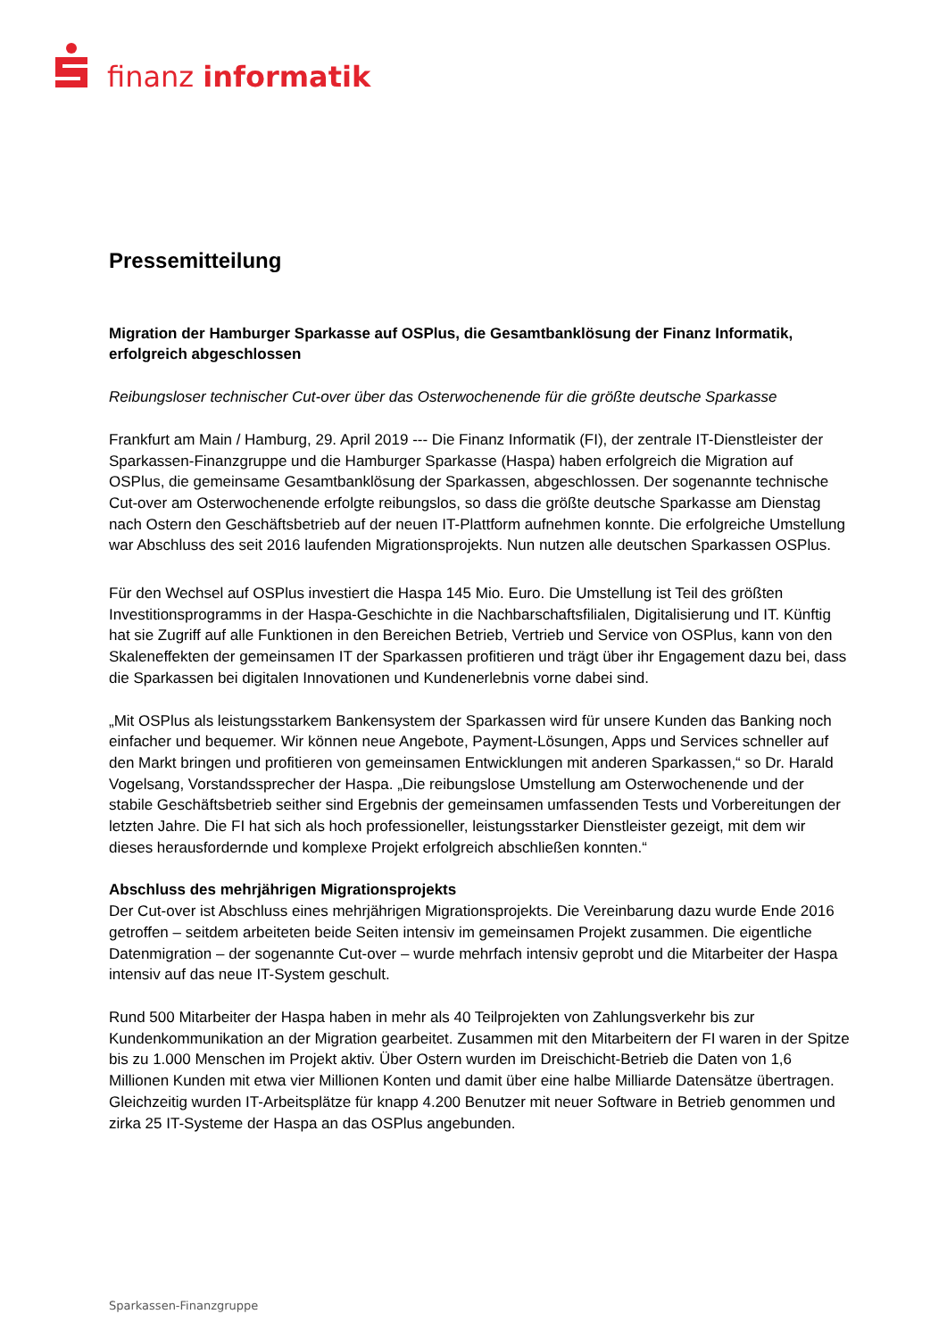finanz informatik
Pressemitteilung
Migration der Hamburger Sparkasse auf OSPlus, die Gesamtbanklösung der Finanz Informatik, erfolgreich abgeschlossen
Reibungsloser technischer Cut-over über das Osterwochenende für die größte deutsche Sparkasse
Frankfurt am Main / Hamburg, 29. April 2019 --- Die Finanz Informatik (FI), der zentrale IT-Dienstleister der Sparkassen-Finanzgruppe und die Hamburger Sparkasse (Haspa) haben erfolgreich die Migration auf OSPlus, die gemeinsame Gesamtbanklösung der Sparkassen, abgeschlossen. Der sogenannte technische Cut-over am Osterwochenende erfolgte reibungslos, so dass die größte deutsche Sparkasse am Dienstag nach Ostern den Geschäftsbetrieb auf der neuen IT-Plattform aufnehmen konnte. Die erfolgreiche Umstellung war Abschluss des seit 2016 laufenden Migrationsprojekts. Nun nutzen alle deutschen Sparkassen OSPlus.
Für den Wechsel auf OSPlus investiert die Haspa 145 Mio. Euro. Die Umstellung ist Teil des größten Investitionsprogramms in der Haspa-Geschichte in die Nachbarschaftsfilialen, Digitalisierung und IT. Künftig hat sie Zugriff auf alle Funktionen in den Bereichen Betrieb, Vertrieb und Service von OSPlus, kann von den Skaleneffekten der gemeinsamen IT der Sparkassen profitieren und trägt über ihr Engagement dazu bei, dass die Sparkassen bei digitalen Innovationen und Kundenerlebnis vorne dabei sind.
„Mit OSPlus als leistungsstarkem Bankensystem der Sparkassen wird für unsere Kunden das Banking noch einfacher und bequemer. Wir können neue Angebote, Payment-Lösungen, Apps und Services schneller auf den Markt bringen und profitieren von gemeinsamen Entwicklungen mit anderen Sparkassen,“ so Dr. Harald Vogelsang, Vorstandssprecher der Haspa. „Die reibungslose Umstellung am Osterwochenende und der stabile Geschäftsbetrieb seither sind Ergebnis der gemeinsamen umfassenden Tests und Vorbereitungen der letzten Jahre. Die FI hat sich als hoch professioneller, leistungsstarker Dienstleister gezeigt, mit dem wir dieses herausfordernde und komplexe Projekt erfolgreich abschließen konnten.“
Abschluss des mehrjährigen Migrationsprojekts
Der Cut-over ist Abschluss eines mehrjährigen Migrationsprojekts. Die Vereinbarung dazu wurde Ende 2016 getroffen – seitdem arbeiteten beide Seiten intensiv im gemeinsamen Projekt zusammen. Die eigentliche Datenmigration – der sogenannte Cut-over – wurde mehrfach intensiv geprobt und die Mitarbeiter der Haspa intensiv auf das neue IT-System geschult.
Rund 500 Mitarbeiter der Haspa haben in mehr als 40 Teilprojekten von Zahlungsverkehr bis zur Kundenkommunikation an der Migration gearbeitet. Zusammen mit den Mitarbeitern der FI waren in der Spitze bis zu 1.000 Menschen im Projekt aktiv. Über Ostern wurden im Dreischicht-Betrieb die Daten von 1,6 Millionen Kunden mit etwa vier Millionen Konten und damit über eine halbe Milliarde Datensätze übertragen. Gleichzeitig wurden IT-Arbeitsplätze für knapp 4.200 Benutzer mit neuer Software in Betrieb genommen und zirka 25 IT-Systeme der Haspa an das OSPlus angebunden.
Sparkassen-Finanzgruppe